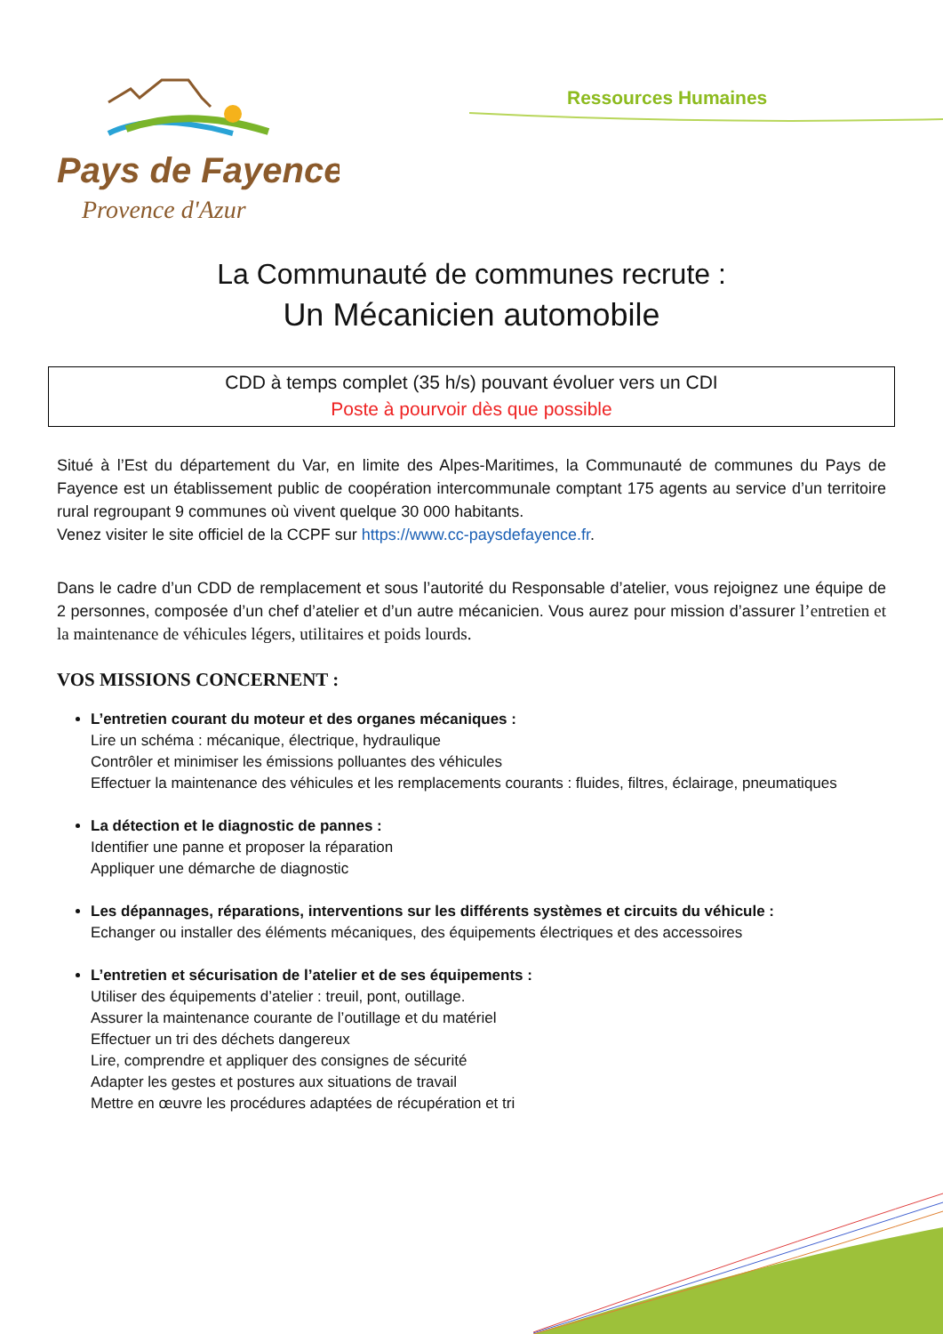Pays de Fayence
Provence d'Azur
Ressources Humaines
La Communauté de communes recrute :
Un Mécanicien automobile
CDD à temps complet (35 h/s) pouvant évoluer vers un CDI
Poste à pourvoir dès que possible
Situé à l’Est du département du Var, en limite des Alpes-Maritimes, la Communauté de communes du Pays de Fayence est un établissement public de coopération intercommunale comptant 175 agents au service d’un territoire rural regroupant 9 communes où vivent quelque 30 000 habitants.
Venez visiter le site officiel de la CCPF sur https://www.cc-paysdefayence.fr.
Dans le cadre d’un CDD de remplacement et sous l’autorité du Responsable d’atelier, vous rejoignez une équipe de 2 personnes, composée d’un chef d’atelier et d’un autre mécanicien. Vous aurez pour mission d’assurer l’entretien et la maintenance de véhicules légers, utilitaires et poids lourds.
VOS MISSIONS CONCERNENT :
L’entretien courant du moteur et des organes mécaniques :
Lire un schéma : mécanique, électrique, hydraulique
Contrôler et minimiser les émissions polluantes des véhicules
Effectuer la maintenance des véhicules et les remplacements courants : fluides, filtres, éclairage, pneumatiques
La détection et le diagnostic de pannes :
Identifier une panne et proposer la réparation
Appliquer une démarche de diagnostic
Les dépannages, réparations, interventions sur les différents systèmes et circuits du véhicule :
Echanger ou installer des éléments mécaniques, des équipements électriques et des accessoires
L’entretien et sécurisation de l’atelier et de ses équipements :
Utiliser des équipements d’atelier : treuil, pont, outillage.
Assurer la maintenance courante de l’outillage et du matériel
Effectuer un tri des déchets dangereux
Lire, comprendre et appliquer des consignes de sécurité
Adapter les gestes et postures aux situations de travail
Mettre en œuvre les procédures adaptées de récupération et tri